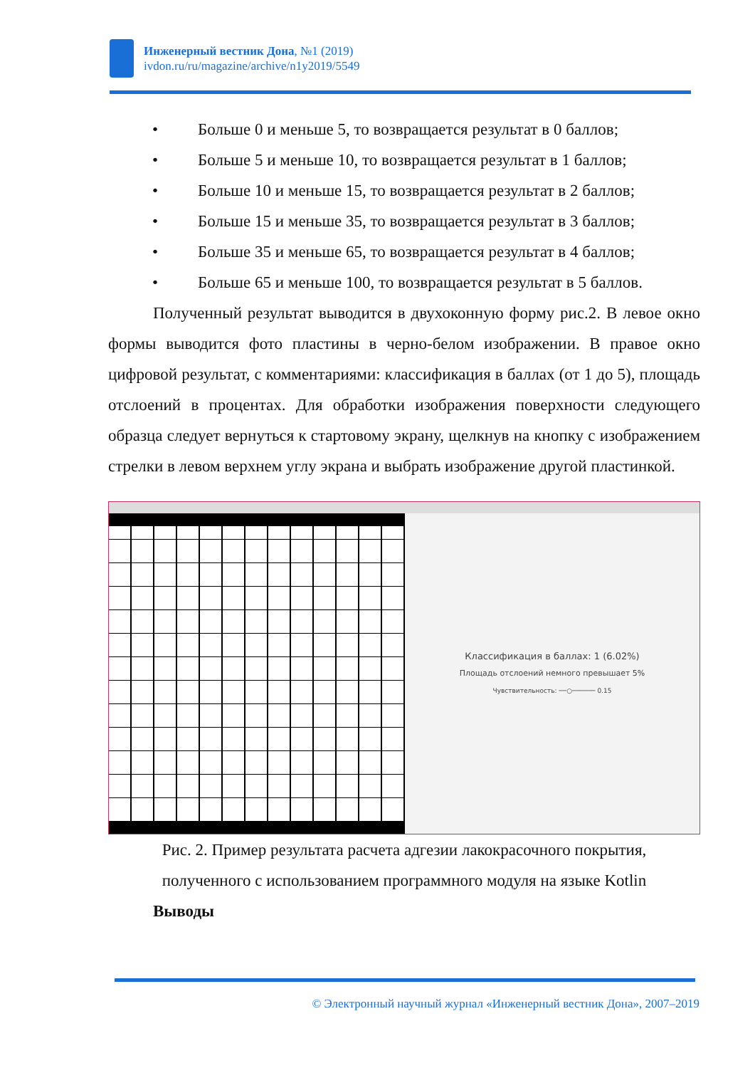Инженерный вестник Дона, №1 (2019)
ivdon.ru/ru/magazine/archive/n1y2019/5549
• Больше 0 и меньше 5, то возвращается результат в 0 баллов;
• Больше 5 и меньше 10, то возвращается результат в 1 баллов;
• Больше 10 и меньше 15, то возвращается результат в 2 баллов;
• Больше 15 и меньше 35, то возвращается результат в 3 баллов;
• Больше 35 и меньше 65, то возвращается результат в 4 баллов;
• Больше 65 и меньше 100, то возвращается результат в 5 баллов.
Полученный результат выводится в двухоконную форму рис.2. В левое окно формы выводится фото пластины в черно-белом изображении. В правое окно цифровой результат, с комментариями: классификация в баллах (от 1 до 5), площадь отслоений в процентах. Для обработки изображения поверхности следующего образца следует вернуться к стартовому экрану, щелкнув на кнопку с изображением стрелки в левом верхнем углу экрана и выбрать изображение другой пластинкой.
← □ ✕
Классификация в баллах: 1 (6.02%)
Площадь отслоений немного превышает 5%
Чувствительность: ──○────── 0.15
Рис. 2. Пример результата расчета адгезии лакокрасочного покрытия,
полученного с использованием программного модуля на языке Kotlin
Выводы
© Электронный научный журнал «Инженерный вестник Дона», 2007–2019